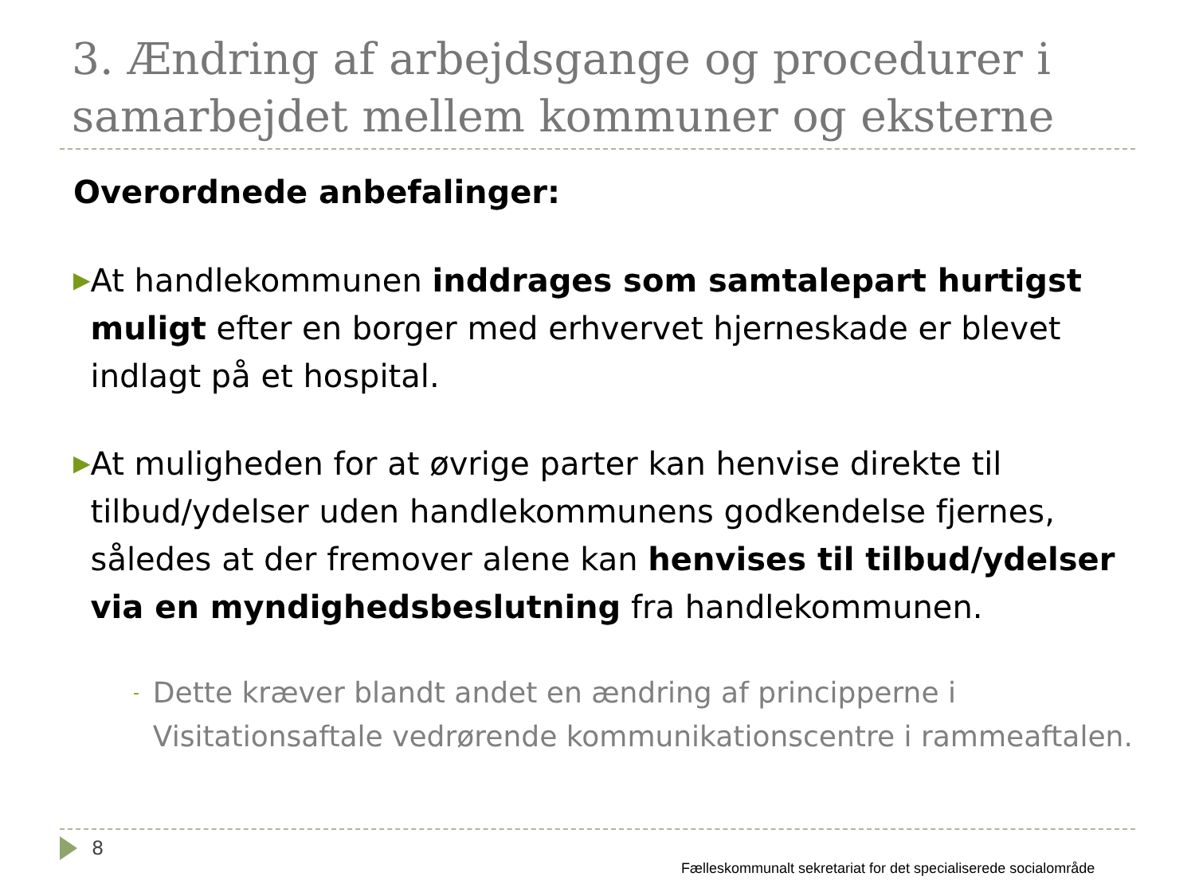3. Ændring af arbejdsgange og procedurer i samarbejdet mellem kommuner og eksterne
Overordnede anbefalinger:
▶
At handlekommunen inddrages som samtalepart hurtigst muligt efter en borger med erhvervet hjerneskade er blevet indlagt på et hospital.
▶
At muligheden for at øvrige parter kan henvise direkte til tilbud/ydelser uden handlekommunens godkendelse fjernes, således at der fremover alene kan henvises til tilbud/ydelser via en myndighedsbeslutning fra handlekommunen.
-
Dette kræver blandt andet en ændring af principperne i Visitationsaftale vedrørende kommunikationscentre i rammeaftalen.
8
Fælleskommunalt sekretariat for det specialiserede socialområde